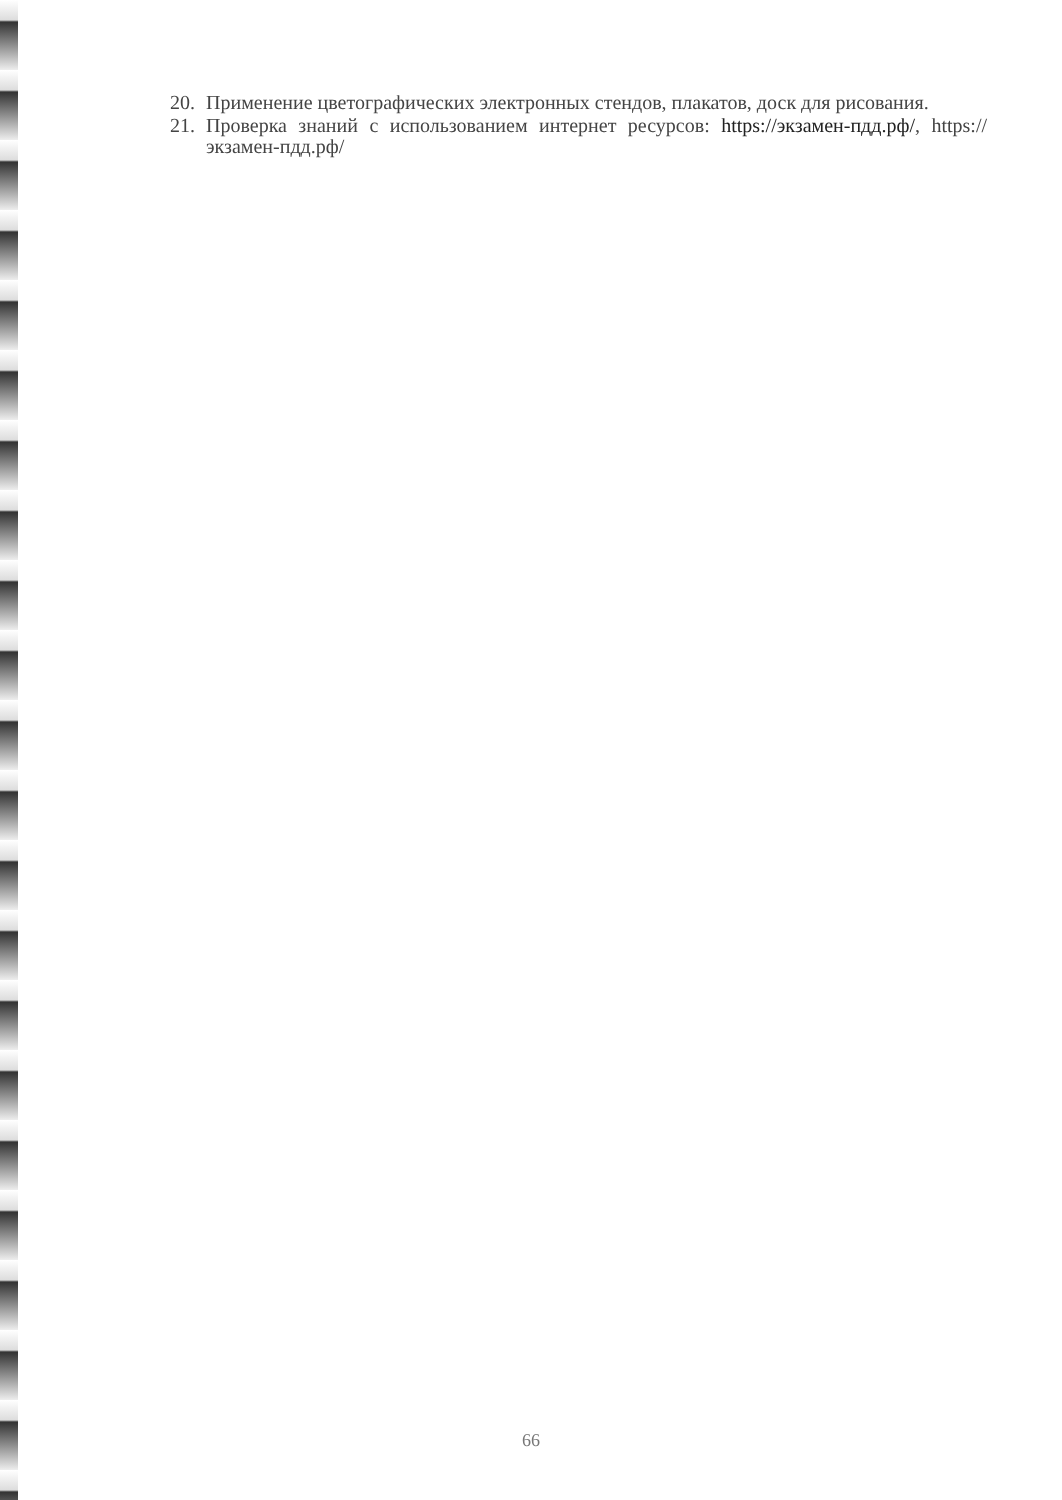20. Применение цветографических электронных стендов, плакатов, доск для рисования.
21. Проверка знаний с использованием интернет ресурсов: https://экзамен-пдд.рф/, https://экзамен-пдд.рф/
66